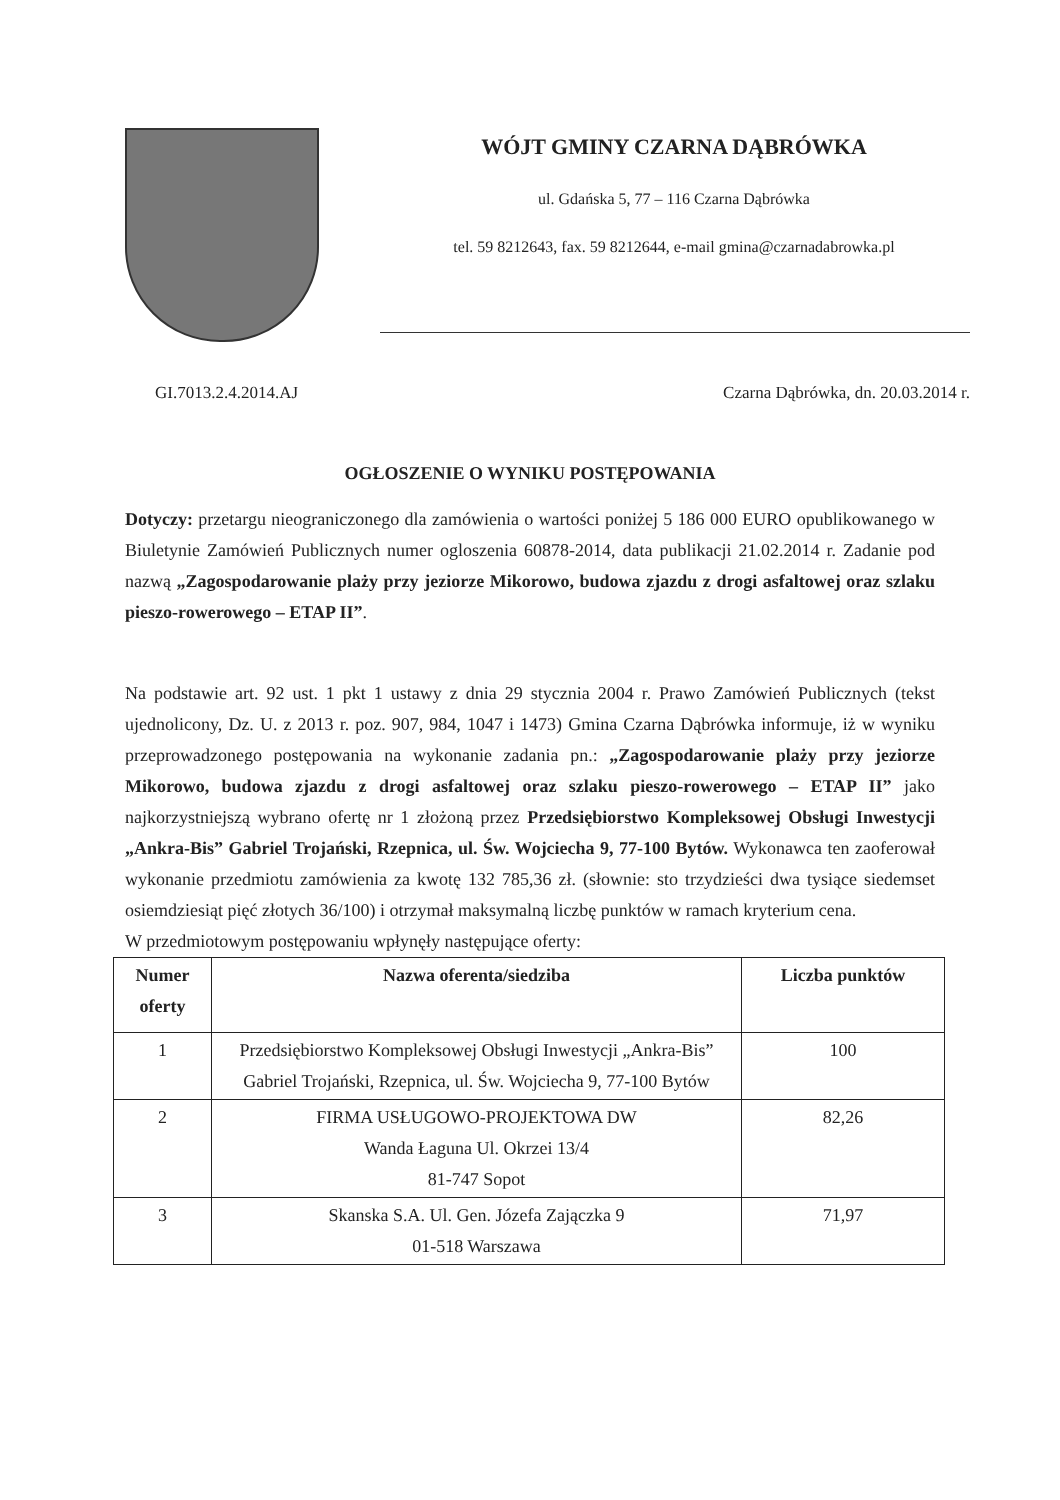WÓJT GMINY CZARNA DĄBRÓWKA
ul. Gdańska 5, 77 – 116 Czarna Dąbrówka
tel. 59 8212643, fax. 59 8212644, e-mail gmina@czarnadabrowka.pl
GI.7013.2.4.2014.AJ Czarna Dąbrówka, dn. 20.03.2014 r.
OGŁOSZENIE O WYNIKU POSTĘPOWANIA
Dotyczy: przetargu nieograniczonego dla zamówienia o wartości poniżej 5 186 000 EURO opublikowanego w Biuletynie Zamówień Publicznych numer ogloszenia 60878-2014, data publikacji 21.02.2014 r. Zadanie pod nazwą „Zagospodarowanie plaży przy jeziorze Mikorowo, budowa zjazdu z drogi asfaltowej oraz szlaku pieszo-rowerowego – ETAP II”.
Na podstawie art. 92 ust. 1 pkt 1 ustawy z dnia 29 stycznia 2004 r. Prawo Zamówień Publicznych (tekst ujednolicony, Dz. U. z 2013 r. poz. 907, 984, 1047 i 1473) Gmina Czarna Dąbrówka informuje, iż w wyniku przeprowadzonego postępowania na wykonanie zadania pn.: „Zagospodarowanie plaży przy jeziorze Mikorowo, budowa zjazdu z drogi asfaltowej oraz szlaku pieszo-rowerowego – ETAP II” jako najkorzystniejszą wybrano ofertę nr 1 złożoną przez Przedsiębiorstwo Kompleksowej Obsługi Inwestycji „Ankra-Bis” Gabriel Trojański, Rzepnica, ul. Św. Wojciecha 9, 77-100 Bytów. Wykonawca ten zaoferował wykonanie przedmiotu zamówienia za kwotę 132 785,36 zł. (słownie: sto trzydzieści dwa tysiące siedemset osiemdziesiąt pięć złotych 36/100) i otrzymał maksymalną liczbę punktów w ramach kryterium cena.
W przedmiotowym postępowaniu wpłynęły następujące oferty:
| Numer oferty | Nazwa oferenta/siedziba | Liczba punktów |
| --- | --- | --- |
| 1 | Przedsiębiorstwo Kompleksowej Obsługi Inwestycji „Ankra-Bis” Gabriel Trojański, Rzepnica, ul. Św. Wojciecha 9, 77-100 Bytów | 100 |
| 2 | FIRMA USŁUGOWO-PROJEKTOWA DW Wanda Łaguna Ul. Okrzei 13/4 81-747 Sopot | 82,26 |
| 3 | Skanska S.A. Ul. Gen. Józefa Zajączka 9 01-518 Warszawa | 71,97 |